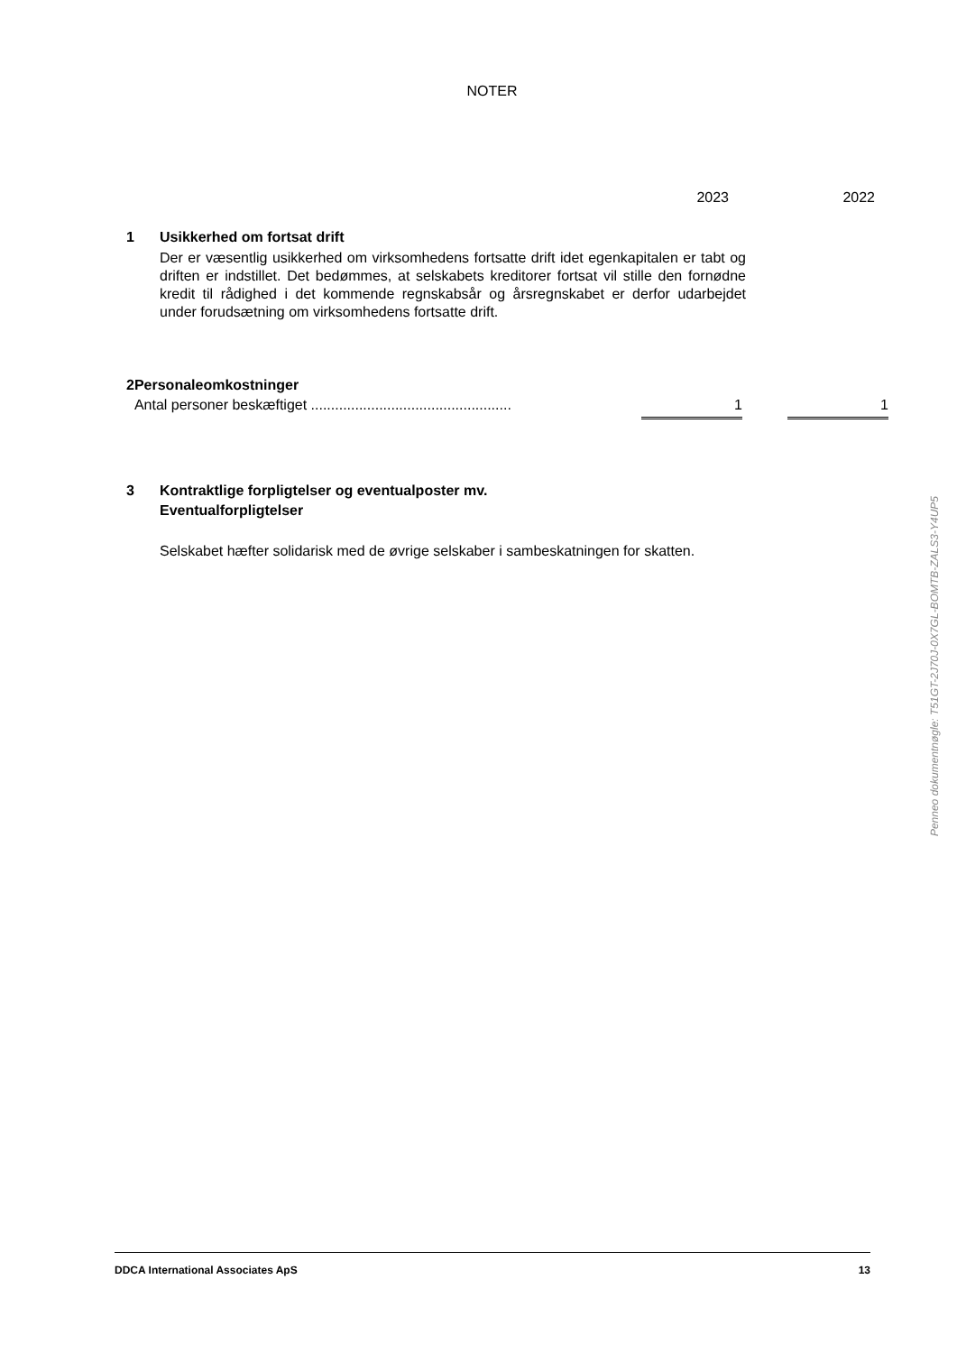NOTER
2023 2022
1 Usikkerhed om fortsat drift
Der er væsentlig usikkerhed om virksomhedens fortsatte drift idet egenkapitalen er tabt og driften er indstillet. Det bedømmes, at selskabets kreditorer fortsat vil stille den fornødne kredit til rådighed i det kommende regnskabsår og årsregnskabet er derfor udarbejdet under forudsætning om virksomhedens fortsatte drift.
2 Personaleomkostninger
Antal personer beskæftiget ..................................................
1 1
3 Kontraktlige forpligtelser og eventualposter mv.
Eventualforpligtelser
Selskabet hæfter solidarisk med de øvrige selskaber i sambeskatningen for skatten.
Penneo dokumentnøgle: T51GT-2J70J-0X7GL-BOMTB-ZALS3-Y4UP5
DDCA International Associates ApS 13